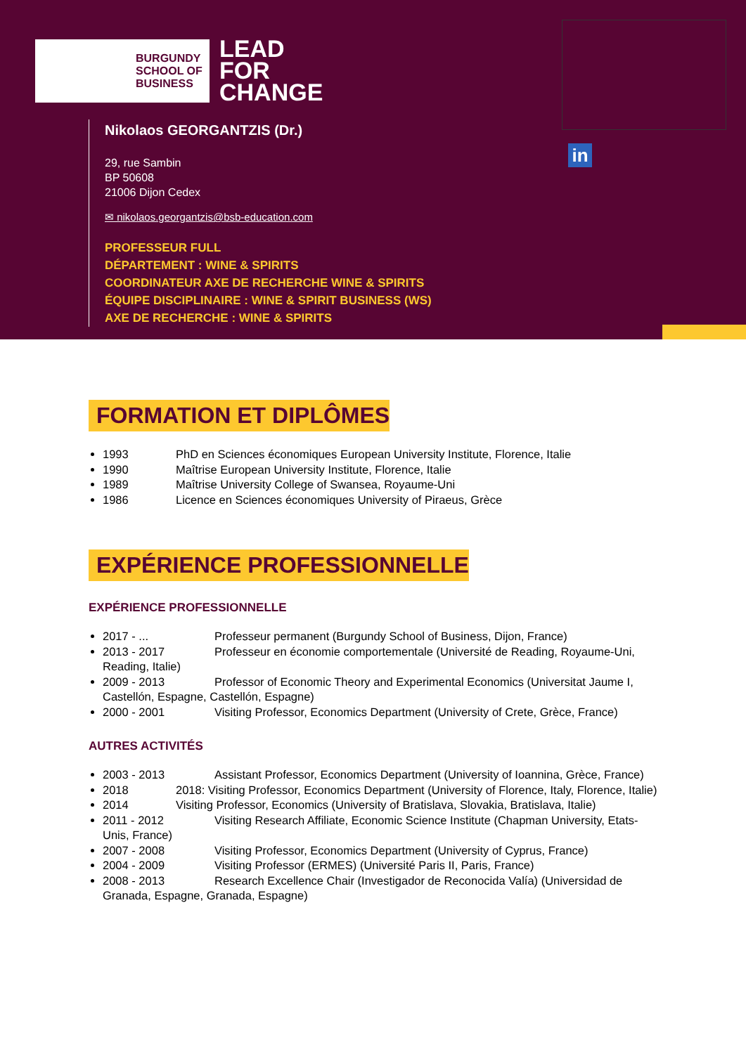BURGUNDY
SCHOOL OF
BUSINESS
LEAD
FOR
CHANGE
in
Nikolaos GEORGANTZIS (Dr.)
29, rue Sambin
BP 50608
21006 Dijon Cedex
✉ nikolaos.georgantzis@bsb-education.com
PROFESSEUR FULL
DÉPARTEMENT : WINE & SPIRITS
COORDINATEUR AXE DE RECHERCHE WINE & SPIRITS
ÉQUIPE DISCIPLINAIRE : WINE & SPIRIT BUSINESS (WS)
AXE DE RECHERCHE : WINE & SPIRITS
FORMATION ET DIPLÔMES
1993 PhD en Sciences économiques European University Institute, Florence, Italie
1990 Maîtrise European University Institute, Florence, Italie
1989 Maîtrise University College of Swansea, Royaume-Uni
1986 Licence en Sciences économiques University of Piraeus, Grèce
EXPÉRIENCE PROFESSIONNELLE
EXPÉRIENCE PROFESSIONNELLE
2017 - ... Professeur permanent (Burgundy School of Business, Dijon, France)
2013 - 2017 Professeur en économie comportementale (Université de Reading, Royaume-Uni, Reading, Italie)
2009 - 2013 Professor of Economic Theory and Experimental Economics (Universitat Jaume I, Castellón, Espagne, Castellón, Espagne)
2000 - 2001 Visiting Professor, Economics Department (University of Crete, Grèce, France)
AUTRES ACTIVITÉS
2003 - 2013 Assistant Professor, Economics Department (University of Ioannina, Grèce, France)
2018 2018: Visiting Professor, Economics Department (University of Florence, Italy, Florence, Italie)
2014 Visiting Professor, Economics (University of Bratislava, Slovakia, Bratislava, Italie)
2011 - 2012 Visiting Research Affiliate, Economic Science Institute (Chapman University, Etats-Unis, France)
2007 - 2008 Visiting Professor, Economics Department (University of Cyprus, France)
2004 - 2009 Visiting Professor (ERMES) (Université Paris II, Paris, France)
2008 - 2013 Research Excellence Chair (Investigador de Reconocida Valía) (Universidad de Granada, Espagne, Granada, Espagne)